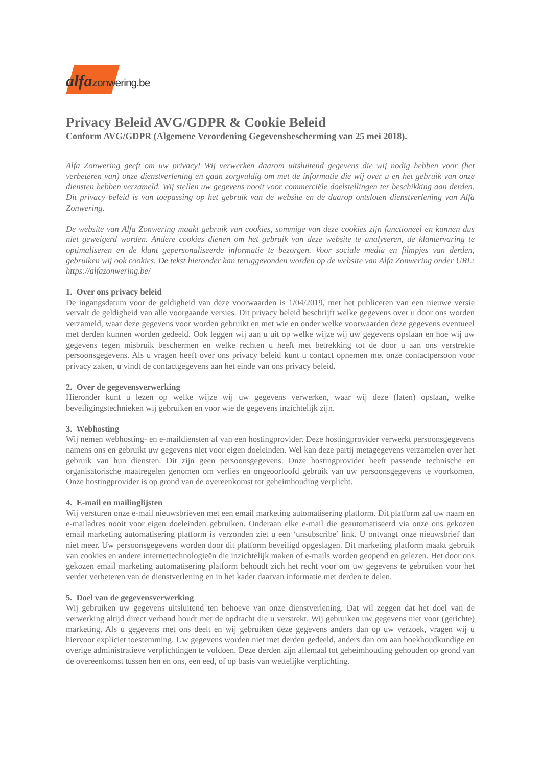alfa zonwering.be
Privacy Beleid AVG/GDPR & Cookie Beleid
Conform AVG/GDPR (Algemene Verordening Gegevensbescherming van 25 mei 2018).
Alfa Zonwering geeft om uw privacy! Wij verwerken daarom uitsluitend gegevens die wij nodig hebben voor (het verbeteren van) onze dienstverlening en gaan zorgvuldig om met de informatie die wij over u en het gebruik van onze diensten hebben verzameld. Wij stellen uw gegevens nooit voor commerciële doelstellingen ter beschikking aan derden. Dit privacy beleid is van toepassing op het gebruik van de website en de daarop ontsloten dienstverlening van Alfa Zonwering.
De website van Alfa Zonwering maakt gebruik van cookies, sommige van deze cookies zijn functioneel en kunnen dus niet geweigerd worden. Andere cookies dienen om het gebruik van deze website te analyseren, de klantervaring te optimaliseren en de klant gepersonaliseerde informatie te bezorgen. Voor sociale media en filmpjes van derden, gebruiken wij ook cookies. De tekst hieronder kan teruggevonden worden op de website van Alfa Zonwering onder URL: https://alfazonwering.be/
1. Over ons privacy beleid
De ingangsdatum voor de geldigheid van deze voorwaarden is 1/04/2019, met het publiceren van een nieuwe versie vervalt de geldigheid van alle voorgaande versies. Dit privacy beleid beschrijft welke gegevens over u door ons worden verzameld, waar deze gegevens voor worden gebruikt en met wie en onder welke voorwaarden deze gegevens eventueel met derden kunnen worden gedeeld. Ook leggen wij aan u uit op welke wijze wij uw gegevens opslaan en hoe wij uw gegevens tegen misbruik beschermen en welke rechten u heeft met betrekking tot de door u aan ons verstrekte persoonsgegevens. Als u vragen heeft over ons privacy beleid kunt u contact opnemen met onze contactpersoon voor privacy zaken, u vindt de contactgegevens aan het einde van ons privacy beleid.
2. Over de gegevensverwerking
Hieronder kunt u lezen op welke wijze wij uw gegevens verwerken, waar wij deze (laten) opslaan, welke beveiligingstechnieken wij gebruiken en voor wie de gegevens inzichtelijk zijn.
3. Webhosting
Wij nemen webhosting- en e-maildiensten af van een hostingprovider. Deze hostingprovider verwerkt persoonsgegevens namens ons en gebruikt uw gegevens niet voor eigen doeleinden. Wel kan deze partij metagegevens verzamelen over het gebruik van hun diensten. Dit zijn geen persoonsgegevens. Onze hostingprovider heeft passende technische en organisatorische maatregelen genomen om verlies en ongeoorloofd gebruik van uw persoonsgegevens te voorkomen. Onze hostingprovider is op grond van de overeenkomst tot geheimhouding verplicht.
4. E-mail en mailinglijsten
Wij versturen onze e-mail nieuwsbrieven met een email marketing automatisering platform. Dit platform zal uw naam en e-mailadres nooit voor eigen doeleinden gebruiken. Onderaan elke e-mail die geautomatiseerd via onze ons gekozen email marketing automatisering platform is verzonden ziet u een ‘unsubscribe’ link. U ontvangt onze nieuwsbrief dan niet meer. Uw persoonsgegevens worden door dit platform beveiligd opgeslagen. Dit marketing platform maakt gebruik van cookies en andere internettechnologieën die inzichtelijk maken of e-mails worden geopend en gelezen. Het door ons gekozen email marketing automatisering platform behoudt zich het recht voor om uw gegevens te gebruiken voor het verder verbeteren van de dienstverlening en in het kader daarvan informatie met derden te delen.
5. Doel van de gegevensverwerking
Wij gebruiken uw gegevens uitsluitend ten behoeve van onze dienstverlening. Dat wil zeggen dat het doel van de verwerking altijd direct verband houdt met de opdracht die u verstrekt. Wij gebruiken uw gegevens niet voor (gerichte) marketing. Als u gegevens met ons deelt en wij gebruiken deze gegevens anders dan op uw verzoek, vragen wij u hiervoor expliciet toestemming. Uw gegevens worden niet met derden gedeeld, anders dan om aan boekhoudkundige en overige administratieve verplichtingen te voldoen. Deze derden zijn allemaal tot geheimhouding gehouden op grond van de overeenkomst tussen hen en ons, een eed, of op basis van wettelijke verplichting.